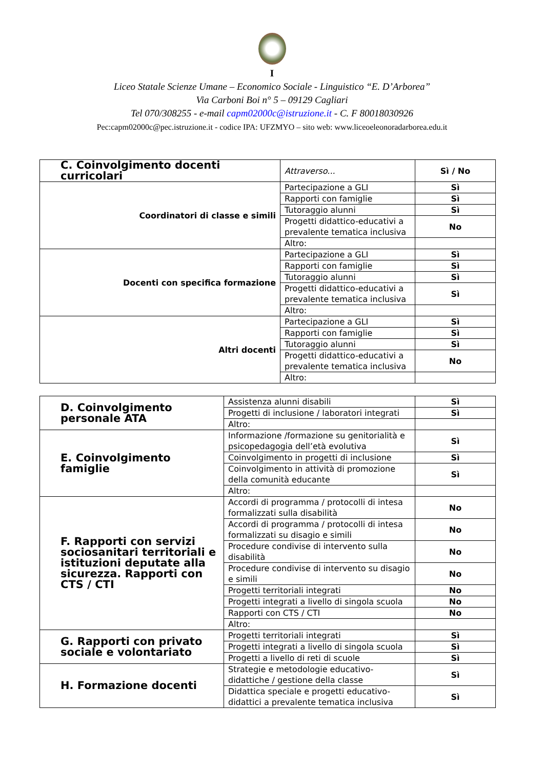I
Liceo Statale Scienze Umane – Economico Sociale - Linguistico “E. D’Arborea”
Via Carboni Boi n° 5 – 09129 Cagliari
Tel 070/308255 - e-mail capm02000c@istruzione.it - C. F 80018030926
Pec:capm02000c@pec.istruzione.it - codice IPA: UFZMYO – sito web: www.liceoeleonoradarborea.edu.it
| C. Coinvolgimento docenti curricolari | Attraverso... | Sì / No |
| Coordinatori di classe e simili | Partecipazione a GLI | Sì |
| | Rapporti con famiglie | Sì |
| | Tutoraggio alunni | Sì |
| | Progetti didattico-educativi a prevalente tematica inclusiva | No |
| | Altro: | |
| Docenti con specifica formazione | Partecipazione a GLI | Sì |
| | Rapporti con famiglie | Sì |
| | Tutoraggio alunni | Sì |
| | Progetti didattico-educativi a prevalente tematica inclusiva | Sì |
| | Altro: | |
| Altri docenti | Partecipazione a GLI | Sì |
| | Rapporti con famiglie | Sì |
| | Tutoraggio alunni | Sì |
| | Progetti didattico-educativi a prevalente tematica inclusiva | No |
| | Altro: | |
| D. Coinvolgimento personale ATA | Assistenza alunni disabili | Sì |
| | Progetti di inclusione / laboratori integrati | Sì |
| | Altro: | |
| E. Coinvolgimento famiglie | Informazione /formazione su genitorialità e psicopedagogia dell’età evolutiva | Sì |
| | Coinvolgimento in progetti di inclusione | Sì |
| | Coinvolgimento in attività di promozione della comunità educante | Sì |
| | Altro: | |
| F. Rapporti con servizi sociosanitari territoriali e istituzioni deputate alla sicurezza. Rapporti con CTS / CTI | Accordi di programma / protocolli di intesa formalizzati sulla disabilità | No |
| | Accordi di programma / protocolli di intesa formalizzati su disagio e simili | No |
| | Procedure condivise di intervento sulla disabilità | No |
| | Procedure condivise di intervento su disagio e simili | No |
| | Progetti territoriali integrati | No |
| | Progetti integrati a livello di singola scuola | No |
| | Rapporti con CTS / CTI | No |
| | Altro: | |
| G. Rapporti con privato sociale e volontariato | Progetti territoriali integrati | Sì |
| | Progetti integrati a livello di singola scuola | Sì |
| | Progetti a livello di reti di scuole | Sì |
| H. Formazione docenti | Strategie e metodologie educativo-didattiche / gestione della classe | Sì |
| | Didattica speciale e progetti educativo-didattici a prevalente tematica inclusiva | Sì |